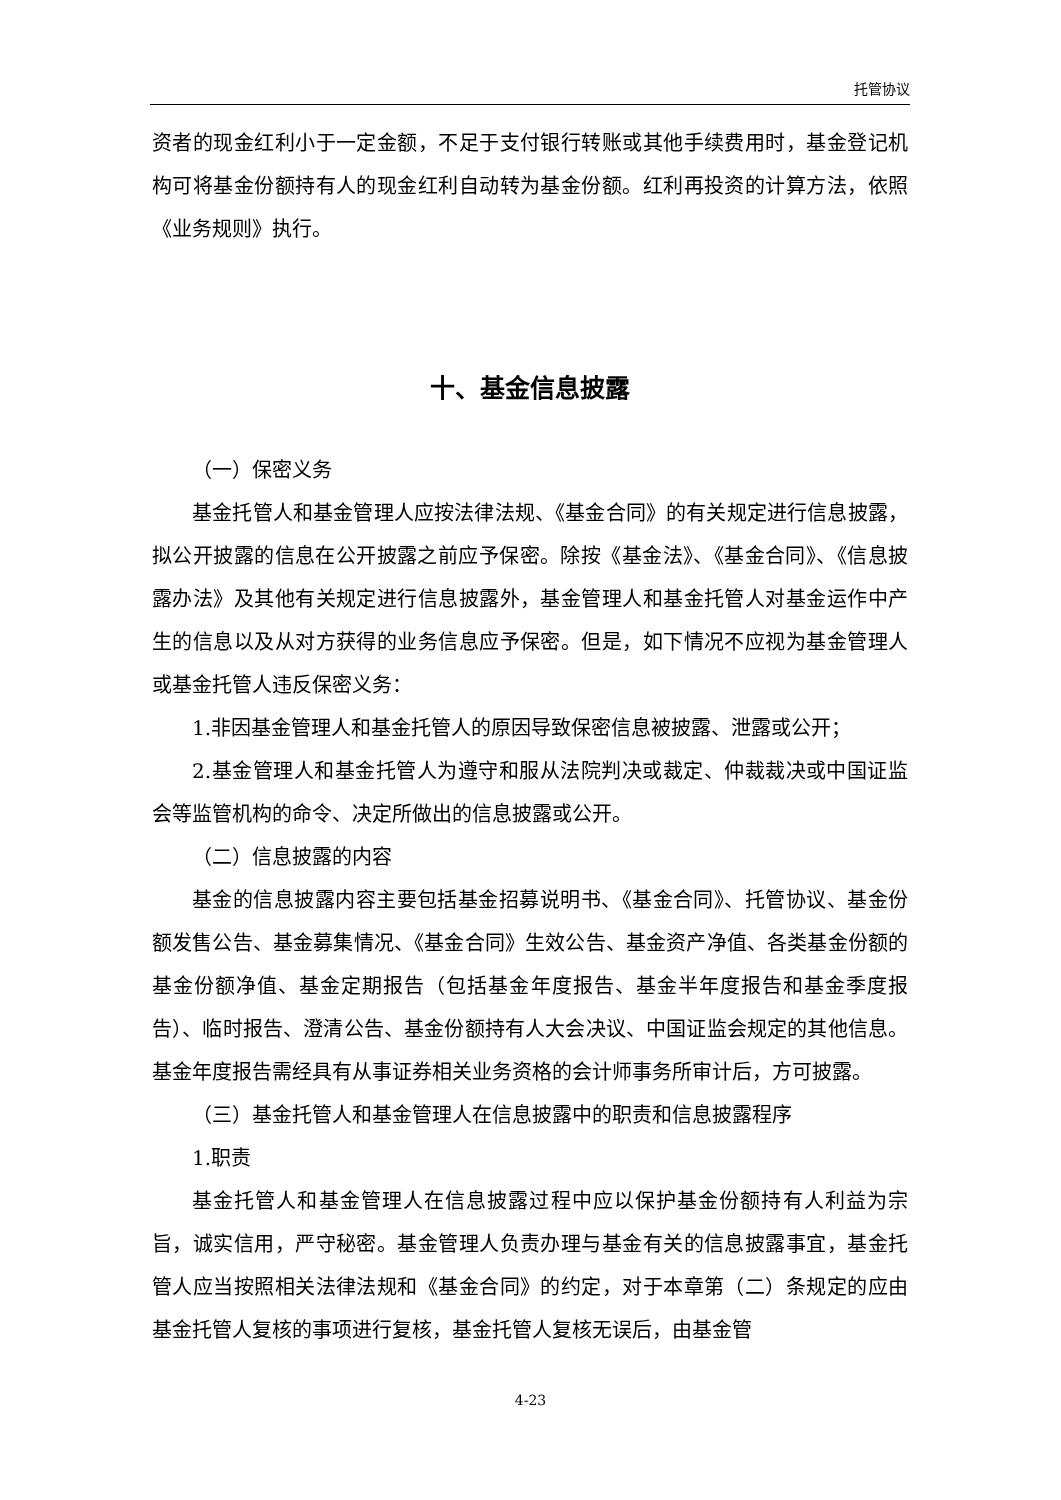托管协议
资者的现金红利小于一定金额，不足于支付银行转账或其他手续费用时，基金登记机构可将基金份额持有人的现金红利自动转为基金份额。红利再投资的计算方法，依照《业务规则》执行。
十、基金信息披露
（一）保密义务
基金托管人和基金管理人应按法律法规、《基金合同》的有关规定进行信息披露，拟公开披露的信息在公开披露之前应予保密。除按《基金法》、《基金合同》、《信息披露办法》及其他有关规定进行信息披露外，基金管理人和基金托管人对基金运作中产生的信息以及从对方获得的业务信息应予保密。但是，如下情况不应视为基金管理人或基金托管人违反保密义务：
1.非因基金管理人和基金托管人的原因导致保密信息被披露、泄露或公开；
2.基金管理人和基金托管人为遵守和服从法院判决或裁定、仲裁裁决或中国证监会等监管机构的命令、决定所做出的信息披露或公开。
（二）信息披露的内容
基金的信息披露内容主要包括基金招募说明书、《基金合同》、托管协议、基金份额发售公告、基金募集情况、《基金合同》生效公告、基金资产净值、各类基金份额的基金份额净值、基金定期报告（包括基金年度报告、基金半年度报告和基金季度报告）、临时报告、澄清公告、基金份额持有人大会决议、中国证监会规定的其他信息。基金年度报告需经具有从事证券相关业务资格的会计师事务所审计后，方可披露。
（三）基金托管人和基金管理人在信息披露中的职责和信息披露程序
1.职责
基金托管人和基金管理人在信息披露过程中应以保护基金份额持有人利益为宗旨，诚实信用，严守秘密。基金管理人负责办理与基金有关的信息披露事宜，基金托管人应当按照相关法律法规和《基金合同》的约定，对于本章第（二）条规定的应由基金托管人复核的事项进行复核，基金托管人复核无误后，由基金管
4-23